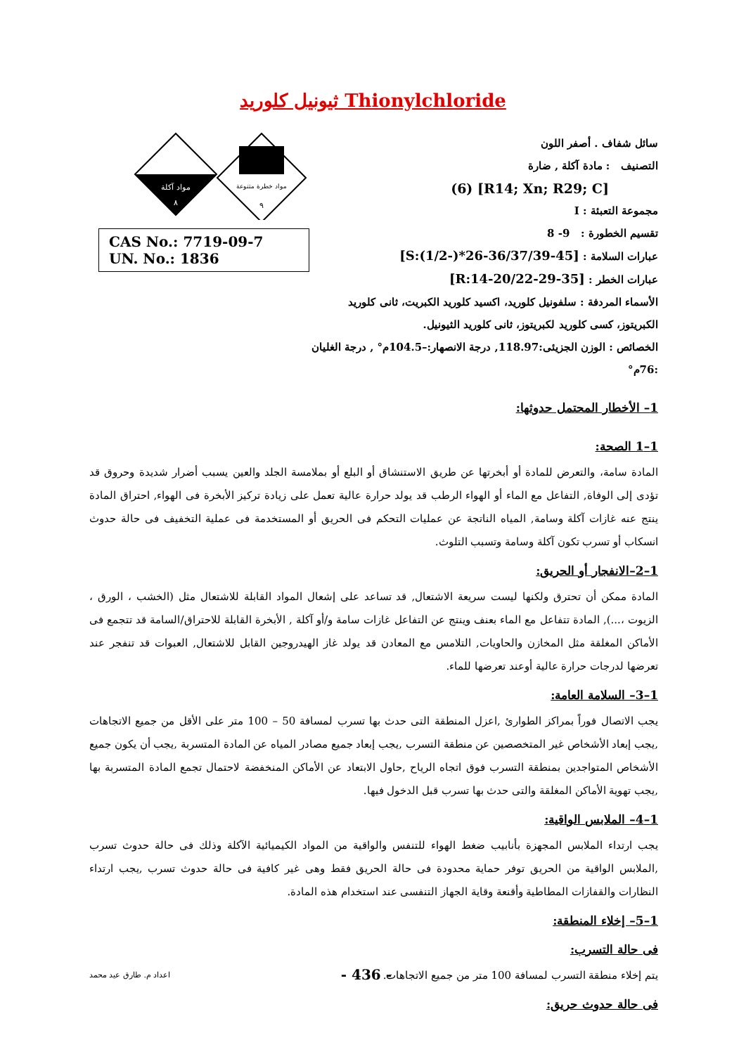ثيونيل كلوريد Thionylchloride
سائل شفاف . أصفر اللون
التصنيف : مادة آكلة , ضارة
[R14; Xn; R29; C] (6)
مجموعة التعبئة : I
تقسيم الخطورة : 9- 8
عبارات السلامة : [S:(1/2-)*26-36/37/39-45]
عبارات الخطر : [R:14-20/22-29-35]
الأسماء المردفة : سلفونيل كلوريد، اكسيد كلوريد الكبريت، ثانى كلوريد الكبريتوز، كسى كلوريد لكبريتوز، ثانى كلوريد الثيونيل.
الخصائص : الوزن الجزيئى:118.97, درجة الانصهار:–104.5م° , درجة الغليان :76م°
مواد آكلة
٨
مواد خطرة متنوعة
٩
CAS No.: 7719-09-7
UN. No.: 1836
1– الأخطار المحتمل حدوثها:
1–1 الصحة:
المادة سامة، والتعرض للمادة أو أبخرتها عن طريق الاستنشاق أو البلع أو بملامسة الجلد والعين يسبب أضرار شديدة وحروق قد تؤدى إلى الوفاة, التفاعل مع الماء أو الهواء الرطب قد يولد حرارة عالية تعمل على زيادة تركيز الأبخرة فى الهواء, احتراق المادة ينتج عنه غازات آكلة وسامة, المياه الناتجة عن عمليات التحكم فى الحريق أو المستخدمة فى عملية التخفيف فى حالة حدوث انسكاب أو تسرب تكون آكلة وسامة وتسبب التلوث.
1–2–الانفجار أو الحريق:
المادة ممكن أن تحترق ولكنها ليست سريعة الاشتعال, قد تساعد على إشعال المواد القابلة للاشتعال مثل (الخشب ، الورق ، الزيوت ،...), المادة تتفاعل مع الماء بعنف وينتج عن التفاعل غازات سامة و/أو آكلة , الأبخرة القابلة للاحتراق/السامة قد تتجمع فى الأماكن المغلقة مثل المخازن والحاويات, التلامس مع المعادن قد يولد غاز الهيدروجين القابل للاشتعال, العبوات قد تنفجر عند تعرضها لدرجات حرارة عالية أوعند تعرضها للماء.
1–3– السلامة العامة:
يجب الاتصال فوراً بمراكز الطوارئ ,اعزل المنطقة التى حدث بها تسرب لمسافة 50 – 100 متر على الأقل من جميع الاتجاهات ,يجب إبعاد الأشخاص غير المتخصصين عن منطقة التسرب ,يجب إبعاد جميع مصادر المياه عن المادة المتسربة ,يجب أن يكون جميع الأشخاص المتواجدين بمنطقة التسرب فوق اتجاه الرياح ,حاول الابتعاد عن الأماكن المنخفضة لاحتمال تجمع المادة المتسربة بها ,يجب تهوية الأماكن المغلقة والتى حدث بها تسرب قبل الدخول فيها.
1–4– الملابس الواقية:
يجب ارتداء الملابس المجهزة بأنابيب ضغط الهواء للتنفس والواقية من المواد الكيميائية الآكلة وذلك فى حالة حدوث تسرب ,الملابس الواقية من الحريق توفر حماية محدودة فى حالة الحريق فقط وهى غير كافية فى حالة حدوث تسرب ,يجب ارتداء النظارات والقفازات المطاطية وأقنعة وقاية الجهاز التنفسى عند استخدام هذه المادة.
1–5– إخلاء المنطقة:
فى حالة التسرب:
يتم إخلاء منطقة التسرب لمسافة 100 متر من جميع الاتجاهات.
فى حالة حدوث حريق:
اعداد م. طارق عيد محمد - 436 -